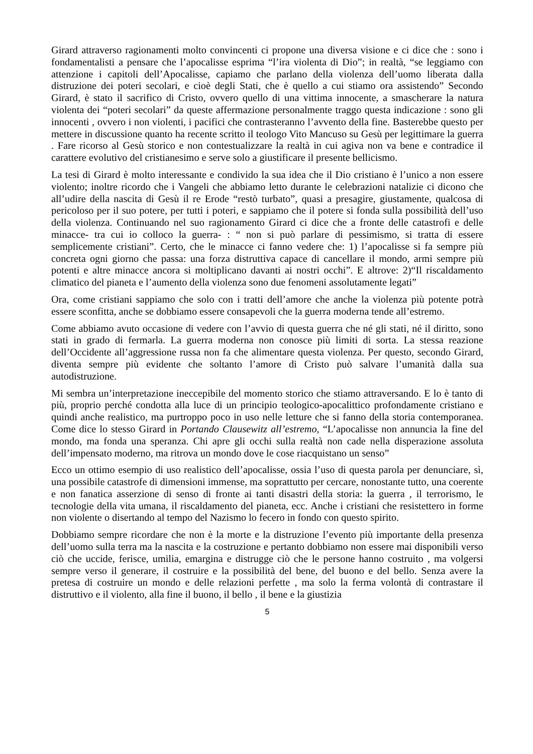Girard attraverso ragionamenti molto convincenti ci propone una diversa visione e ci dice che : sono i fondamentalisti a pensare che l’apocalisse esprima “l’ira violenta di Dio”; in realtà, “se leggiamo con attenzione i capitoli dell’Apocalisse, capiamo che parlano della violenza dell’uomo liberata dalla distruzione dei poteri secolari, e cioè degli Stati, che è quello a cui stiamo ora assistendo” Secondo Girard, è stato il sacrifico di Cristo, ovvero quello di una vittima innocente, a smascherare la natura violenta dei “poteri secolari” da queste affermazione personalmente traggo questa indicazione : sono gli innocenti , ovvero i non violenti, i pacifici che contrasteranno l’avvento della fine. Basterebbe questo per mettere in discussione quanto ha recente scritto il teologo Vito Mancuso su Gesù per legittimare la guerra . Fare ricorso al Gesù storico e non contestualizzare la realtà in cui agiva non va bene e contradice il carattere evolutivo del cristianesimo e serve solo a giustificare il presente bellicismo.
La tesi di Girard è molto interessante e condivido la sua idea che il Dio cristiano è l’unico a non essere violento; inoltre ricordo che i Vangeli che abbiamo letto durante le celebrazioni natalizie ci dicono che all’udire della nascita di Gesù il re Erode “restò turbato”, quasi a presagire, giustamente, qualcosa di pericoloso per il suo potere, per tutti i poteri, e sappiamo che il potere si fonda sulla possibilità dell’uso della violenza. Continuando nel suo ragionamento Girard ci dice che a fronte delle catastrofi e delle minacce- tra cui io colloco la guerra- : “ non si può parlare di pessimismo, si tratta di essere semplicemente cristiani”. Certo, che le minacce ci fanno vedere che: 1) l’apocalisse si fa sempre più concreta ogni giorno che passa: una forza distruttiva capace di cancellare il mondo, armi sempre più potenti e altre minacce ancora si moltiplicano davanti ai nostri occhi”. E altrove: 2)“Il riscaldamento climatico del pianeta e l’aumento della violenza sono due fenomeni assolutamente legati”
Ora, come cristiani sappiamo che solo con i tratti dell’amore che anche la violenza più potente potrà essere sconfitta, anche se dobbiamo essere consapevoli che la guerra moderna tende all’estremo.
Come abbiamo avuto occasione di vedere con l’avvio di questa guerra che né gli stati, né il diritto, sono stati in grado di fermarla. La guerra moderna non conosce più limiti di sorta. La stessa reazione dell’Occidente all’aggressione russa non fa che alimentare questa violenza. Per questo, secondo Girard, diventa sempre più evidente che soltanto l’amore di Cristo può salvare l’umanità dalla sua autodistruzione.
Mi sembra un’interpretazione ineccepibile del momento storico che stiamo attraversando. E lo è tanto di più, proprio perché condotta alla luce di un principio teologico-apocalittico profondamente cristiano e quindi anche realistico, ma purtroppo poco in uso nelle letture che si fanno della storia contemporanea. Come dice lo stesso Girard in Portando Clausewitz all’estremo, “L’apocalisse non annuncia la fine del mondo, ma fonda una speranza. Chi apre gli occhi sulla realtà non cade nella disperazione assoluta dell’impensato moderno, ma ritrova un mondo dove le cose riacquistano un senso”
Ecco un ottimo esempio di uso realistico dell’apocalisse, ossia l’uso di questa parola per denunciare, sì, una possibile catastrofe di dimensioni immense, ma soprattutto per cercare, nonostante tutto, una coerente e non fanatica asserzione di senso di fronte ai tanti disastri della storia: la guerra , il terrorismo, le tecnologie della vita umana, il riscaldamento del pianeta, ecc. Anche i cristiani che resistettero in forme non violente o disertando al tempo del Nazismo lo fecero in fondo con questo spirito.
Dobbiamo sempre ricordare che non è la morte e la distruzione l’evento più importante della presenza dell’uomo sulla terra ma la nascita e la costruzione e pertanto dobbiamo non essere mai disponibili verso ciò che uccide, ferisce, umilia, emargina e distrugge ciò che le persone hanno costruito , ma volgersi sempre verso il generare, il costruire e la possibilità del bene, del buono e del bello. Senza avere la pretesa di costruire un mondo e delle relazioni perfette , ma solo la ferma volontà di contrastare il distruttivo e il violento, alla fine il buono, il bello , il bene e la giustizia
5